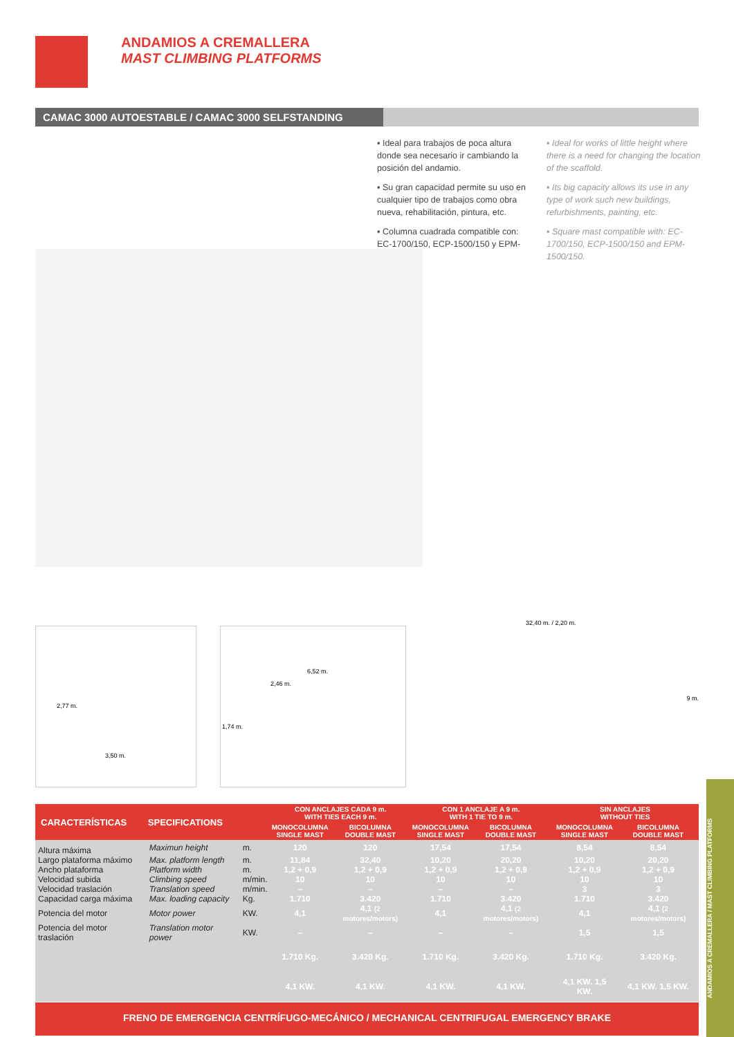ANDAMIOS A CREMALLERA
MAST CLIMBING PLATFORMS
CAMAC 3000 AUTOESTABLE / CAMAC 3000 SELFSTANDING
▪ Ideal para trabajos de poca altura donde sea necesario ir cambiando la posición del andamio.
▪ Su gran capacidad permite su uso en cualquier tipo de trabajos como obra nueva, rehabilitación, pintura, etc.
▪ Columna cuadrada compatible con: EC-1700/150, ECP-1500/150 y EPM-1500/150.
▪ Ideal for works of little height where there is a need for changing the location of the scaffold.
▪ Its big capacity allows its use in any type of work such new buildings, refurbishments, painting, etc.
▪ Square mast compatible with: EC-1700/150, ECP-1500/150 and EPM-1500/150.
2,77 m.
3,50 m.
6,52 m.
2,46 m.
1,74 m.
32,40 m. / 2,20 m.
9 m.
| CARACTERÍSTICAS | SPECIFICATIONS | | CON ANCLAJES CADA 9 m. WITH TIES EACH 9 m. | | CON 1 ANCLAJE A 9 m. WITH 1 TIE TO 9 m. | | SIN ANCLAJES WITHOUT TIES | |
| --- | --- | --- | --- | --- | --- | --- | --- | --- |
| | | | MONOCOLUMNA SINGLE MAST | BICOLUMNA DOUBLE MAST | MONOCOLUMNA SINGLE MAST | BICOLUMNA DOUBLE MAST | MONOCOLUMNA SINGLE MAST | BICOLUMNA DOUBLE MAST |
| Altura máxima | Maximun height | m. | 120 | 120 | 17,54 | 17,54 | 8,54 | 8,54 |
| Largo plataforma máximo | Max. platform length | m. | 11,84 | 32,40 | 10,20 | 20,20 | 10,20 | 20,20 |
| Ancho plataforma | Platform width | m. | 1,2 + 0,9 | 1,2 + 0,9 | 1,2 + 0,9 | 1,2 + 0,9 | 1,2 + 0,9 | 1,2 + 0,9 |
| Velocidad subida | Climbing speed | m/min. | 10 | 10 | 10 | 10 | 10 | 10 |
| Velocidad traslación | Translation speed | m/min. | – | – | – | – | 3 | 3 |
| Capacidad carga máxima | Max. loading capacity | Kg. | 1.710 | 3.420 | 1.710 | 3.420 | 1.710 | 3.420 |
| Potencia del motor | Motor power | KW. | 4,1 | 4,1 (2 motores/motors) | 4,1 | 4,1 (2 motores/motors) | 4,1 | 4,1 (2 motores/motors) |
| Potencia del motor traslación | Translation motor power | KW. | – | – | – | – | 1,5 | 1,5 |
| | | | 1.710 Kg. | 3.420 Kg. | 1.710 Kg. | 3.420 Kg. | 1.710 Kg. | 3.420 Kg. |
| | | | 4,1 KW. | 4,1 KW. | 4,1 KW. | 4,1 KW. | 4,1 KW. 1,5 KW. | 4,1 KW. 1,5 KW. |
FRENO DE EMERGENCIA CENTRÍFUGO-MECÁNICO / MECHANICAL CENTRIFUGAL EMERGENCY BRAKE
ANDAMIOS A CREMALLERA / MAST CLIMBING PLATFORMS